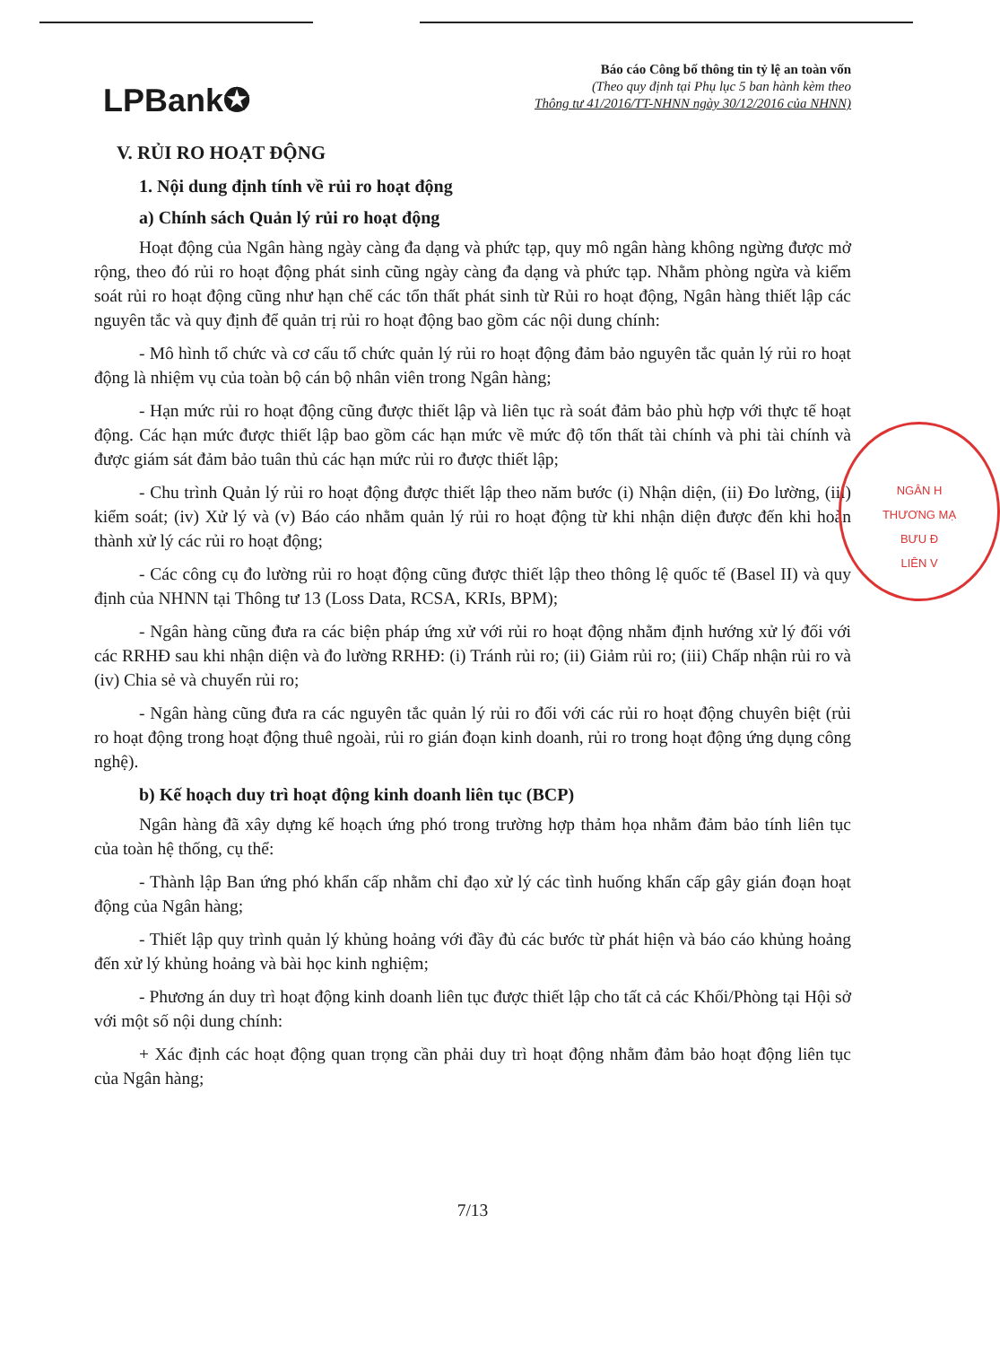LPBank✪
Báo cáo Công bố thông tin tỷ lệ an toàn vốn
(Theo quy định tại Phụ lục 5 ban hành kèm theo
Thông tư 41/2016/TT-NHNN ngày 30/12/2016 của NHNN)
V. RỦI RO HOẠT ĐỘNG
1. Nội dung định tính về rủi ro hoạt động
a) Chính sách Quản lý rủi ro hoạt động
Hoạt động của Ngân hàng ngày càng đa dạng và phức tạp, quy mô ngân hàng không ngừng được mở rộng, theo đó rủi ro hoạt động phát sinh cũng ngày càng đa dạng và phức tạp. Nhằm phòng ngừa và kiểm soát rủi ro hoạt động cũng như hạn chế các tổn thất phát sinh từ Rủi ro hoạt động, Ngân hàng thiết lập các nguyên tắc và quy định để quản trị rủi ro hoạt động bao gồm các nội dung chính:
- Mô hình tổ chức và cơ cấu tổ chức quản lý rủi ro hoạt động đảm bảo nguyên tắc quản lý rủi ro hoạt động là nhiệm vụ của toàn bộ cán bộ nhân viên trong Ngân hàng;
- Hạn mức rủi ro hoạt động cũng được thiết lập và liên tục rà soát đảm bảo phù hợp với thực tế hoạt động. Các hạn mức được thiết lập bao gồm các hạn mức về mức độ tổn thất tài chính và phi tài chính và được giám sát đảm bảo tuân thủ các hạn mức rủi ro được thiết lập;
- Chu trình Quản lý rủi ro hoạt động được thiết lập theo năm bước (i) Nhận diện, (ii) Đo lường, (iii) kiểm soát; (iv) Xử lý và (v) Báo cáo nhằm quản lý rủi ro hoạt động từ khi nhận diện được đến khi hoàn thành xử lý các rủi ro hoạt động;
- Các công cụ đo lường rủi ro hoạt động cũng được thiết lập theo thông lệ quốc tế (Basel II) và quy định của NHNN tại Thông tư 13 (Loss Data, RCSA, KRIs, BPM);
- Ngân hàng cũng đưa ra các biện pháp ứng xử với rủi ro hoạt động nhằm định hướng xử lý đối với các RRHĐ sau khi nhận diện và đo lường RRHĐ: (i) Tránh rủi ro; (ii) Giảm rủi ro; (iii) Chấp nhận rủi ro và (iv) Chia sẻ và chuyển rủi ro;
- Ngân hàng cũng đưa ra các nguyên tắc quản lý rủi ro đối với các rủi ro hoạt động chuyên biệt (rủi ro hoạt động trong hoạt động thuê ngoài, rủi ro gián đoạn kinh doanh, rủi ro trong hoạt động ứng dụng công nghệ).
b) Kế hoạch duy trì hoạt động kinh doanh liên tục (BCP)
Ngân hàng đã xây dựng kế hoạch ứng phó trong trường hợp thảm họa nhằm đảm bảo tính liên tục của toàn hệ thống, cụ thể:
- Thành lập Ban ứng phó khẩn cấp nhằm chỉ đạo xử lý các tình huống khẩn cấp gây gián đoạn hoạt động của Ngân hàng;
- Thiết lập quy trình quản lý khủng hoảng với đầy đủ các bước từ phát hiện và báo cáo khủng hoảng đến xử lý khủng hoảng và bài học kinh nghiệm;
- Phương án duy trì hoạt động kinh doanh liên tục được thiết lập cho tất cả các Khối/Phòng tại Hội sở với một số nội dung chính:
+ Xác định các hoạt động quan trọng cần phải duy trì hoạt động nhằm đảm bảo hoạt động liên tục của Ngân hàng;
7/13
NGÂN H
THƯƠNG MẠ
BƯU Đ
LIÊN V